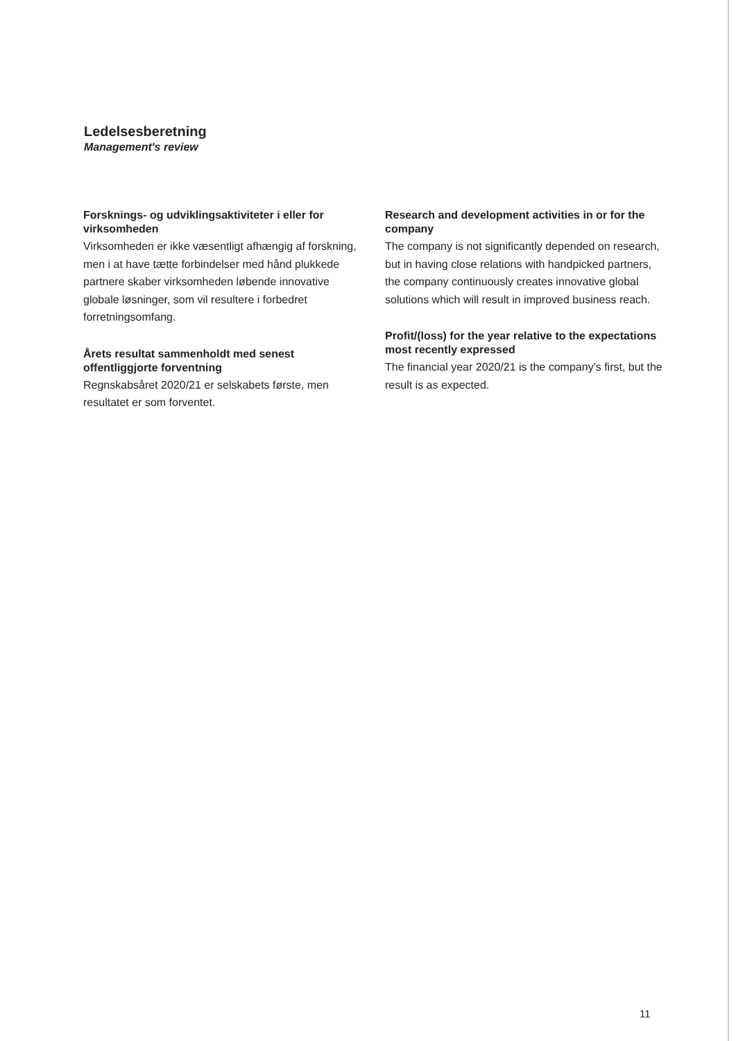Ledelsesberetning
Management's review
Forsknings- og udviklingsaktiviteter i eller for virksomheden
Virksomheden er ikke væsentligt afhængig af forskning, men i at have tætte forbindelser med hånd plukkede partnere skaber virksomheden løbende innovative globale løsninger, som vil resultere i forbedret forretningsomfang.
Årets resultat sammenholdt med senest offentliggjorte forventning
Regnskabsåret 2020/21 er selskabets første, men resultatet er som forventet.
Research and development activities in or for the company
The company is not significantly depended on research, but in having close relations with handpicked partners, the company continuously creates innovative global solutions which will result in improved business reach.
Profit/(loss) for the year relative to the expectations most recently expressed
The financial year 2020/21 is the company's first, but the result is as expected.
11